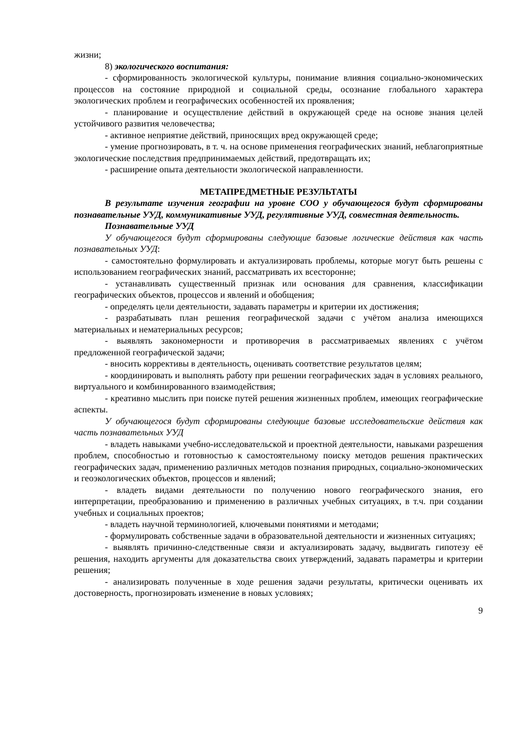жизни;
8) экологического воспитания:
- сформированность экологической культуры, понимание влияния социально-экономических процессов на состояние природной и социальной среды, осознание глобального характера экологических проблем и географических особенностей их проявления;
- планирование и осуществление действий в окружающей среде на основе знания целей устойчивого развития человечества;
- активное неприятие действий, приносящих вред окружающей среде;
- умение прогнозировать, в т. ч. на основе применения географических знаний, неблагоприятные экологические последствия предпринимаемых действий, предотвращать их;
- расширение опыта деятельности экологической направленности.
МЕТАПРЕДМЕТНЫЕ РЕЗУЛЬТАТЫ
В результате изучения географии на уровне СОО у обучающегося будут сформированы познавательные УУД, коммуникативные УУД, регулятивные УУД, совместная деятельность.
Познавательные УУД
У обучающегося будут сформированы следующие базовые логические действия как часть познавательных УУД:
- самостоятельно формулировать и актуализировать проблемы, которые могут быть решены с использованием географических знаний, рассматривать их всесторонне;
- устанавливать существенный признак или основания для сравнения, классификации географических объектов, процессов и явлений и обобщения;
- определять цели деятельности, задавать параметры и критерии их достижения;
- разрабатывать план решения географической задачи с учётом анализа имеющихся материальных и нематериальных ресурсов;
- выявлять закономерности и противоречия в рассматриваемых явлениях с учётом предложенной географической задачи;
- вносить коррективы в деятельность, оценивать соответствие результатов целям;
- координировать и выполнять работу при решении географических задач в условиях реального, виртуального и комбинированного взаимодействия;
- креативно мыслить при поиске путей решения жизненных проблем, имеющих географические аспекты.
У обучающегося будут сформированы следующие базовые исследовательские действия как часть познавательных УУД
- владеть навыками учебно-исследовательской и проектной деятельности, навыками разрешения проблем, способностью и готовностью к самостоятельному поиску методов решения практических географических задач, применению различных методов познания природных, социально-экономических и геоэкологических объектов, процессов и явлений;
- владеть видами деятельности по получению нового географического знания, его интерпретации, преобразованию и применению в различных учебных ситуациях, в т.ч. при создании учебных и социальных проектов;
- владеть научной терминологией, ключевыми понятиями и методами;
- формулировать собственные задачи в образовательной деятельности и жизненных ситуациях;
- выявлять причинно-следственные связи и актуализировать задачу, выдвигать гипотезу её решения, находить аргументы для доказательства своих утверждений, задавать параметры и критерии решения;
- анализировать полученные в ходе решения задачи результаты, критически оценивать их достоверность, прогнозировать изменение в новых условиях;
9